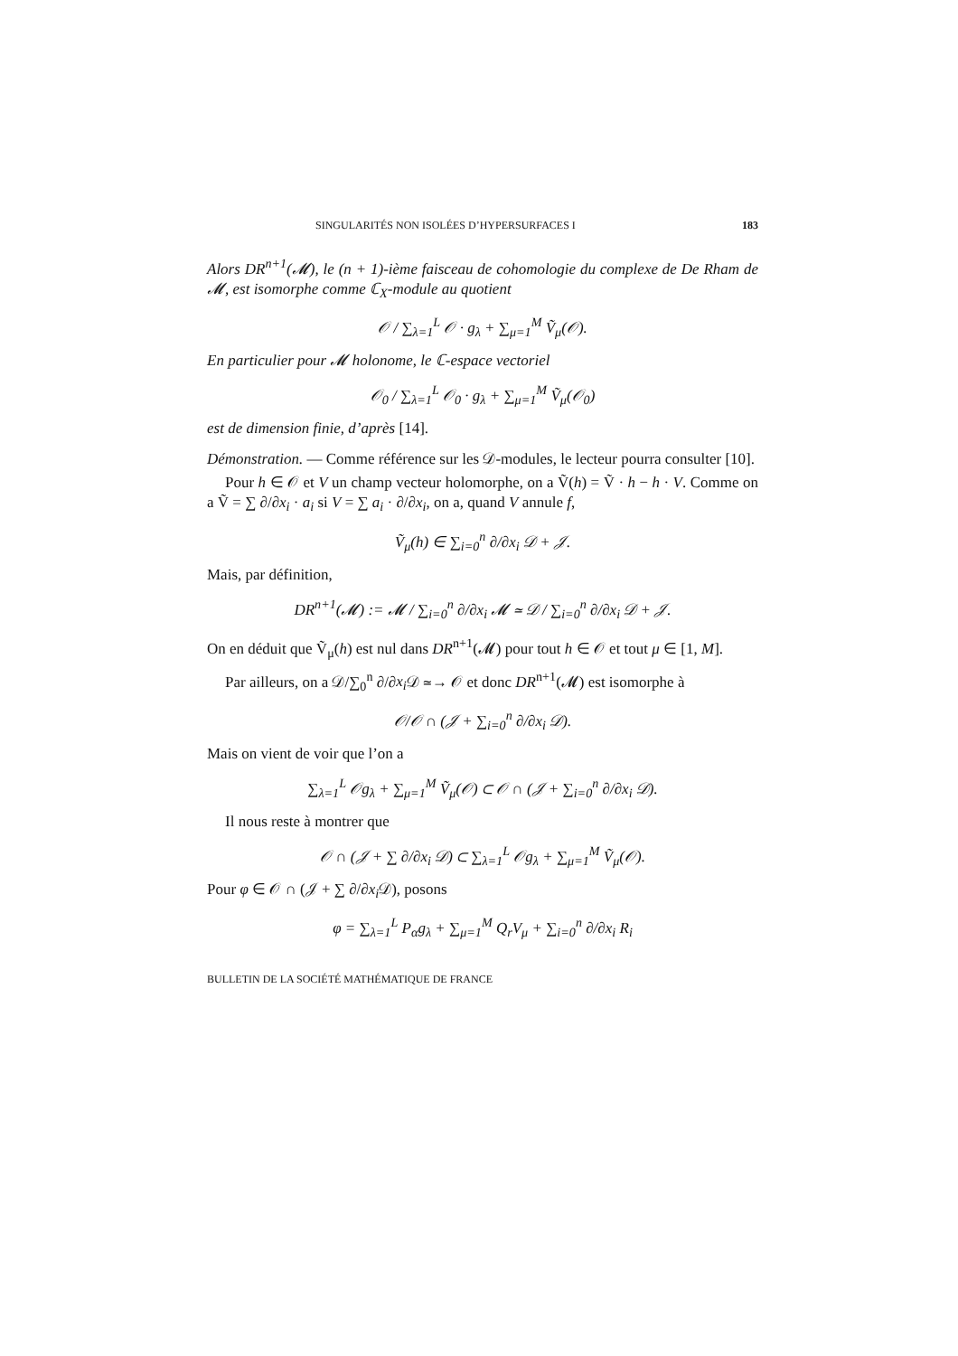SINGULARITÉS NON ISOLÉES D’HYPERSURFACES I 183
Alors DR<sup>n+1</sup>(𝓜), le (n + 1)-ième faisceau de cohomologie du complexe de De Rham de 𝓜, est isomorphe comme ℂ<sub>X</sub>-module au quotient
𝒪 / ∑<sub>λ=1</sub><sup>L</sup> 𝒪 · g<sub>λ</sub> + ∑<sub>μ=1</sub><sup>M</sup> Ṽ<sub>μ</sub>(𝒪).
En particulier pour 𝓜 holonome, le ℂ-espace vectoriel
𝒪<sub>0</sub> / ∑<sub>λ=1</sub><sup>L</sup> 𝒪<sub>0</sub> · g<sub>λ</sub> + ∑<sub>μ=1</sub><sup>M</sup> Ṽ<sub>μ</sub>(𝒪<sub>0</sub>)
est de dimension finie, d’après [14].
Démonstration. — Comme référence sur les 𝒟-modules, le lecteur pourra consulter [10].
Pour h ∈ 𝒪 et V un champ vecteur holomorphe, on a Ṽ(h) = Ṽ · h − h · V. Comme on a Ṽ = ∑ ∂/∂x<sub>i</sub> · a<sub>i</sub> si V = ∑ a<sub>i</sub> · ∂/∂x<sub>i</sub>, on a, quand V annule f,
Ṽ<sub>μ</sub>(h) ∈ ∑<sub>i=0</sub><sup>n</sup> ∂/∂x<sub>i</sub> 𝒟 + 𝒥.
Mais, par définition,
DR<sup>n+1</sup>(𝓜) := 𝓜 / ∑<sub>i=0</sub><sup>n</sup> ∂/∂x<sub>i</sub> 𝓜 ≃ 𝒟 / ∑<sub>i=0</sub><sup>n</sup> ∂/∂x<sub>i</sub> 𝒟 + 𝒥.
On en déduit que Ṽ<sub>μ</sub>(h) est nul dans DR<sup>n+1</sup>(𝓜) pour tout h ∈ 𝒪 et tout μ ∈ [1, M].
Par ailleurs, on a 𝒟/∑<sub>0</sub><sup>n</sup> ∂/∂x<sub>i</sub> 𝒟 ≃→ 𝒪 et donc DR<sup>n+1</sup>(𝓜) est isomorphe à
𝒪/𝒪 ∩ (𝒥 + ∑<sub>i=0</sub><sup>n</sup> ∂/∂x<sub>i</sub> 𝒟).
Mais on vient de voir que l’on a
∑<sub>λ=1</sub><sup>L</sup> 𝒪g<sub>λ</sub> + ∑<sub>μ=1</sub><sup>M</sup> Ṽ<sub>μ</sub>(𝒪) ⊂ 𝒪 ∩ (𝒥 + ∑<sub>i=0</sub><sup>n</sup> ∂/∂x<sub>i</sub> 𝒟).
Il nous reste à montrer que
𝒪 ∩ (𝒥 + ∑ ∂/∂x<sub>i</sub> 𝒟) ⊂ ∑<sub>λ=1</sub><sup>L</sup> 𝒪g<sub>λ</sub> + ∑<sub>μ=1</sub><sup>M</sup> Ṽ<sub>μ</sub>(𝒪).
Pour φ ∈ 𝒪 ∩ (𝒥 + ∑ ∂/∂x<sub>i</sub> 𝒟), posons
φ = ∑<sub>λ=1</sub><sup>L</sup> P<sub>α</sub>g<sub>λ</sub> + ∑<sub>μ=1</sub><sup>M</sup> Q<sub>r</sub>V<sub>μ</sub> + ∑<sub>i=0</sub><sup>n</sup> ∂/∂x<sub>i</sub> R<sub>i</sub>
BULLETIN DE LA SOCIÉTÉ MATHÉMATIQUE DE FRANCE